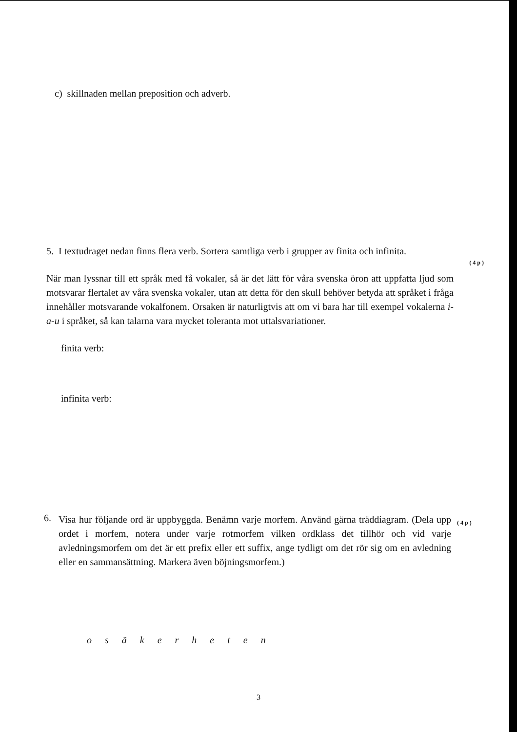c) skillnaden mellan preposition och adverb.
5. I textudraget nedan finns flera verb. Sortera samtliga verb i grupper av finita och infinita.
(4p)
När man lyssnar till ett språk med få vokaler, så är det lätt för våra svenska öron att uppfatta ljud som motsvarar flertalet av våra svenska vokaler, utan att detta för den skull behöver betyda att språket i fråga innehåller motsvarande vokalfonem. Orsaken är naturligtvis att om vi bara har till exempel vokalerna i-a-u i språket, så kan talarna vara mycket toleranta mot uttalsvariationer.
finita verb:
infinita verb:
6.
Visa hur följande ord är uppbyggda. Benämn varje morfem. Använd gärna träddiagram. (Dela upp ordet i morfem, notera under varje rotmorfem vilken ordklass det tillhör och vid varje avledningsmorfem om det är ett prefix eller ett suffix, ange tydligt om det rör sig om en avledning eller en sammansättning. Markera även böjningsmorfem.)
(4p)
o s ä k e r h e t e n
3